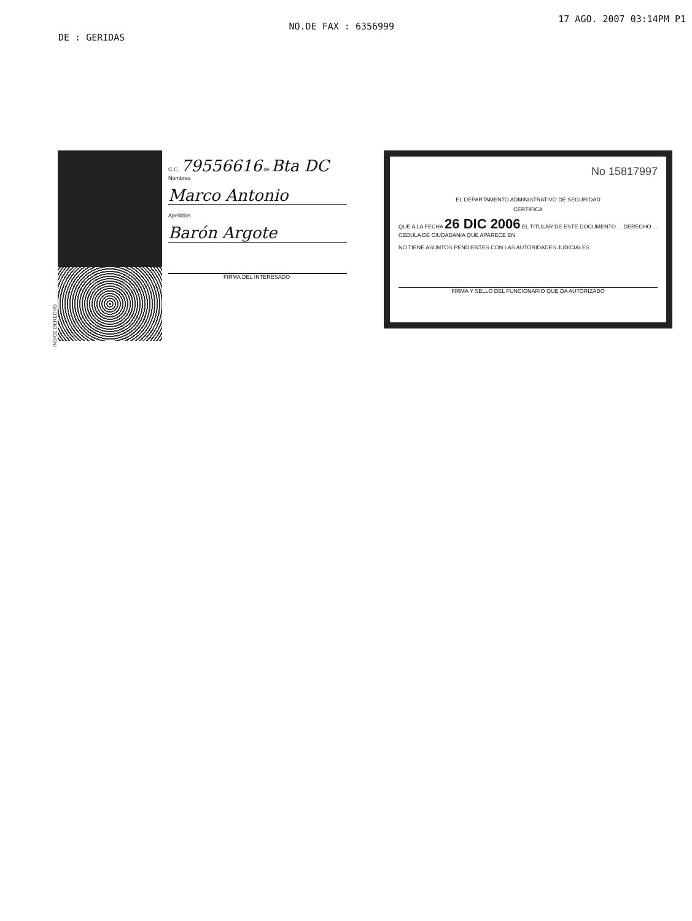DE : GERIDAS
NO.DE FAX : 6356999
17 AGO. 2007 03:14PM P1
INDICE DERECHO
C.C. 79556616 de Bta DC
Nombres
Marco Antonio
Apellidos
Barón Argote
FIRMA DEL INTERESADO
No 15817997
EL DEPARTAMENTO ADMINISTRATIVO DE SEGURIDAD
CERTIFICA
QUE A LA FECHA 26 DIC 2006 EL TITULAR DE ESTE DOCUMENTO ... DERECHO ... CEDULA DE CIUDADANIA QUE APARECE EN
NO TIENE ASUNTOS PENDIENTES CON LAS AUTORIDADES JUDICIALES
FIRMA Y SELLO DEL FUNCIONARIO QUE DA AUTORIZADO